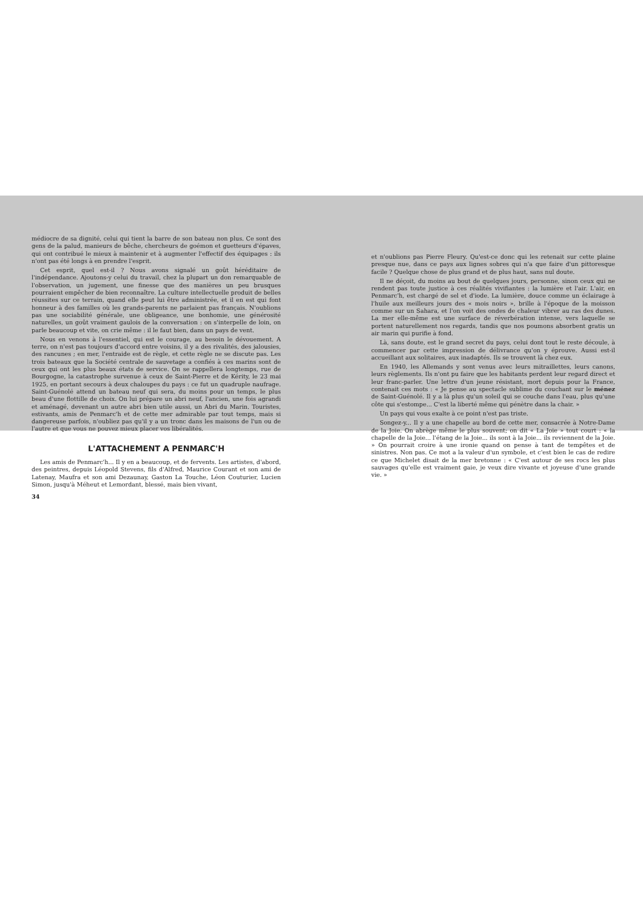médiocre de sa dignité, celui qui tient la barre de son bateau non plus. Ce sont des gens de la palud, manieurs de bêche, chercheurs de goémon et guetteurs d'épaves, qui ont contribué le mieux à maintenir et à augmenter l'effectif des équipages : ils n'ont pas été longs à en prendre l'esprit.
Cet esprit, quel est-il ? Nous avons signalé un goût héréditaire de l'indépendance. Ajoutons-y celui du travail, chez la plupart un don remarquable de l'observation, un jugement, une finesse que des manières un peu brusques pourraient empêcher de bien reconnaître. La culture intellectuelle produit de belles réussites sur ce terrain, quand elle peut lui être administrée, et il en est qui font honneur à des familles où les grands-parents ne parlaient pas français. N'oublions pas une sociabilité générale, une obligeance, une bonhomie, une générosité naturelles, un goût vraiment gaulois de la conversation : on s'interpelle de loin, on parle beaucoup et vite, on crie même : il le faut bien, dans un pays de vent.
Nous en venons à l'essentiel, qui est le courage, au besoin le dévouement. A terre, on n'est pas toujours d'accord entre voisins, il y a des rivalités, des jalousies, des rancunes ; en mer, l'entraide est de règle, et cette règle ne se discute pas. Les trois bateaux que la Société centrale de sauvetage a confiés à ces marins sont de ceux qui ont les plus beaux états de service. On se rappellera longtemps, rue de Bourgogne, la catastrophe survenue à ceux de Saint-Pierre et de Kérity, le 23 mai 1925, en portant secours à deux chaloupes du pays : ce fut un quadruple naufrage. Saint-Guénolé attend un bateau neuf qui sera, du moins pour un temps, le plus beau d'une flottille de choix. On lui prépare un abri neuf, l'ancien, une fois agrandi et aménagé, devenant un autre abri bien utile aussi, un Abri du Marin. Touristes, estivants, amis de Penmarc'h et de cette mer admirable par tout temps, mais si dangereuse parfois, n'oubliez pas qu'il y a un tronc dans les maisons de l'un ou de l'autre et que vous ne pouvez mieux placer vos libéralités.
L'ATTACHEMENT A PENMARC'H
Les amis de Penmarc'h... Il y en a beaucoup, et de fervents. Les artistes, d'abord, des peintres, depuis Léopold Stevens, fils d'Alfred, Maurice Courant et son ami de Latenay, Maufra et son ami Dezaunay, Gaston La Touche, Léon Couturier, Lucien Simon, jusqu'à Méheut et Lemordant, blessé, mais bien vivant,
34
et n'oublions pas Pierre Fleury. Qu'est-ce donc qui les retenait sur cette plaine presque nue, dans ce pays aux lignes sobres qui n'a que faire d'un pittoresque facile ? Quelque chose de plus grand et de plus haut, sans nul doute.
Il ne déçoit, du moins au bout de quelques jours, personne, sinon ceux qui ne rendent pas toute justice à ces réalités vivifiantes : la lumière et l'air. L'air, en Penmarc'h, est chargé de sel et d'iode. La lumière, douce comme un éclairage à l'huile aux meilleurs jours des « mois noirs », brille à l'époque de la moisson comme sur un Sahara, et l'on voit des ondes de chaleur vibrer au ras des dunes. La mer elle-même est une surface de réverbération intense, vers laquelle se portent naturellement nos regards, tandis que nos poumons absorbent gratis un air marin qui purifie à fond.
Là, sans doute, est le grand secret du pays, celui dont tout le reste découle, à commencer par cette impression de délivrance qu'on y éprouve. Aussi est-il accueillant aux solitaires, aux inadaptés. Ils se trouvent là chez eux.
En 1940, les Allemands y sont venus avec leurs mitraillettes, leurs canons, leurs règlements. Ils n'ont pu faire que les habitants perdent leur regard direct et leur franc-parler. Une lettre d'un jeune résistant, mort depuis pour la France, contenait ces mots : « Je pense au spectacle sublime du couchant sur le ménez de Saint-Guénolé. Il y a là plus qu'un soleil qui se couche dans l'eau, plus qu'une côte qui s'estompe... C'est la liberté même qui pénètre dans la chair. »
Un pays qui vous exalte à ce point n'est pas triste.
Songez-y... Il y a une chapelle au bord de cette mer, consacrée à Notre-Dame de la Joie. On abrège même le plus souvent; on dit « La Joie » tout court : « la chapelle de la Joie... l'étang de la Joie... ils sont à la Joie... ils reviennent de la Joie. » On pourrait croire à une ironie quand on pense à tant de tempêtes et de sinistres. Non pas. Ce mot a la valeur d'un symbole, et c'est bien le cas de redire ce que Michelet disait de la mer bretonne : « C'est autour de ses rocs les plus sauvages qu'elle est vraiment gaie, je veux dire vivante et joyeuse d'une grande vie. »